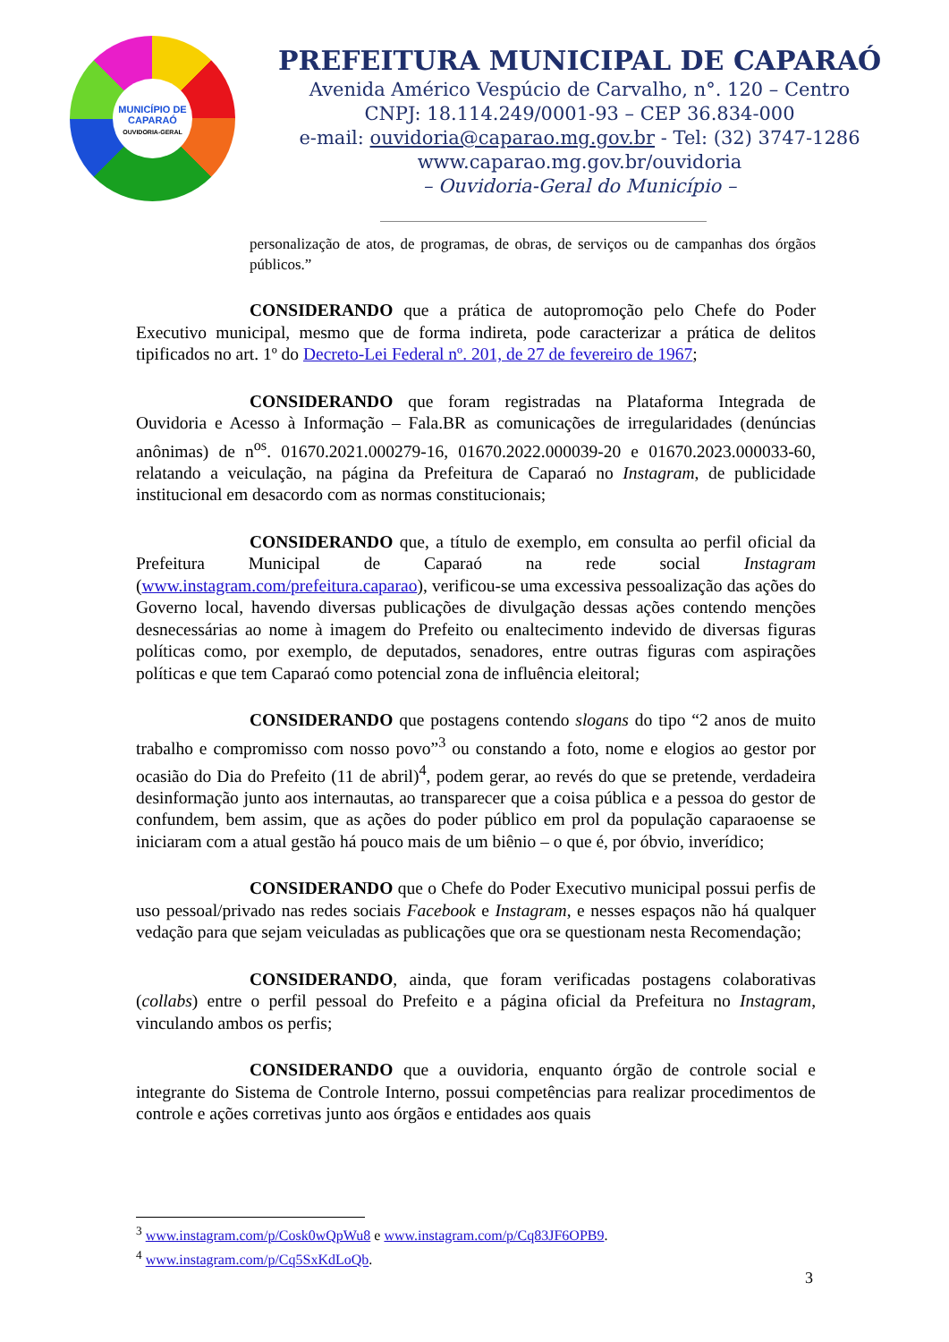MUNICÍPIO DE
CAPARAÓ
OUVIDORIA-GERAL
PREFEITURA MUNICIPAL DE CAPARAÓ
Avenida Américo Vespúcio de Carvalho, n°. 120 – Centro
CNPJ: 18.114.249/0001-93 – CEP 36.834-000
e-mail: ouvidoria@caparao.mg.gov.br - Tel: (32) 3747-1286
www.caparao.mg.gov.br/ouvidoria
– Ouvidoria-Geral do Município –
personalização de atos, de programas, de obras, de serviços ou de campanhas dos órgãos públicos.”
CONSIDERANDO que a prática de autopromoção pelo Chefe do Poder Executivo municipal, mesmo que de forma indireta, pode caracterizar a prática de delitos tipificados no art. 1º do Decreto-Lei Federal nº. 201, de 27 de fevereiro de 1967;
CONSIDERANDO que foram registradas na Plataforma Integrada de Ouvidoria e Acesso à Informação – Fala.BR as comunicações de irregularidades (denúncias anônimas) de n<sup>os</sup>. 01670.2021.000279-16, 01670.2022.000039-20 e 01670.2023.000033-60, relatando a veiculação, na página da Prefeitura de Caparaó no Instagram, de publicidade institucional em desacordo com as normas constitucionais;
CONSIDERANDO que, a título de exemplo, em consulta ao perfil oficial da Prefeitura Municipal de Caparaó na rede social Instagram (www.instagram.com/prefeitura.caparao), verificou-se uma excessiva pessoalização das ações do Governo local, havendo diversas publicações de divulgação dessas ações contendo menções desnecessárias ao nome à imagem do Prefeito ou enaltecimento indevido de diversas figuras políticas como, por exemplo, de deputados, senadores, entre outras figuras com aspirações políticas e que tem Caparaó como potencial zona de influência eleitoral;
CONSIDERANDO que postagens contendo slogans do tipo “2 anos de muito trabalho e compromisso com nosso povo”<sup>3</sup> ou constando a foto, nome e elogios ao gestor por ocasião do Dia do Prefeito (11 de abril)<sup>4</sup>, podem gerar, ao revés do que se pretende, verdadeira desinformação junto aos internautas, ao transparecer que a coisa pública e a pessoa do gestor de confundem, bem assim, que as ações do poder público em prol da população caparaoense se iniciaram com a atual gestão há pouco mais de um biênio – o que é, por óbvio, inverídico;
CONSIDERANDO que o Chefe do Poder Executivo municipal possui perfis de uso pessoal/privado nas redes sociais Facebook e Instagram, e nesses espaços não há qualquer vedação para que sejam veiculadas as publicações que ora se questionam nesta Recomendação;
CONSIDERANDO, ainda, que foram verificadas postagens colaborativas (collabs) entre o perfil pessoal do Prefeito e a página oficial da Prefeitura no Instagram, vinculando ambos os perfis;
CONSIDERANDO que a ouvidoria, enquanto órgão de controle social e integrante do Sistema de Controle Interno, possui competências para realizar procedimentos de controle e ações corretivas junto aos órgãos e entidades aos quais
<sup>3</sup> www.instagram.com/p/Cosk0wQpWu8 e www.instagram.com/p/Cq83JF6OPB9.
<sup>4</sup> www.instagram.com/p/Cq5SxKdLoQb.
3